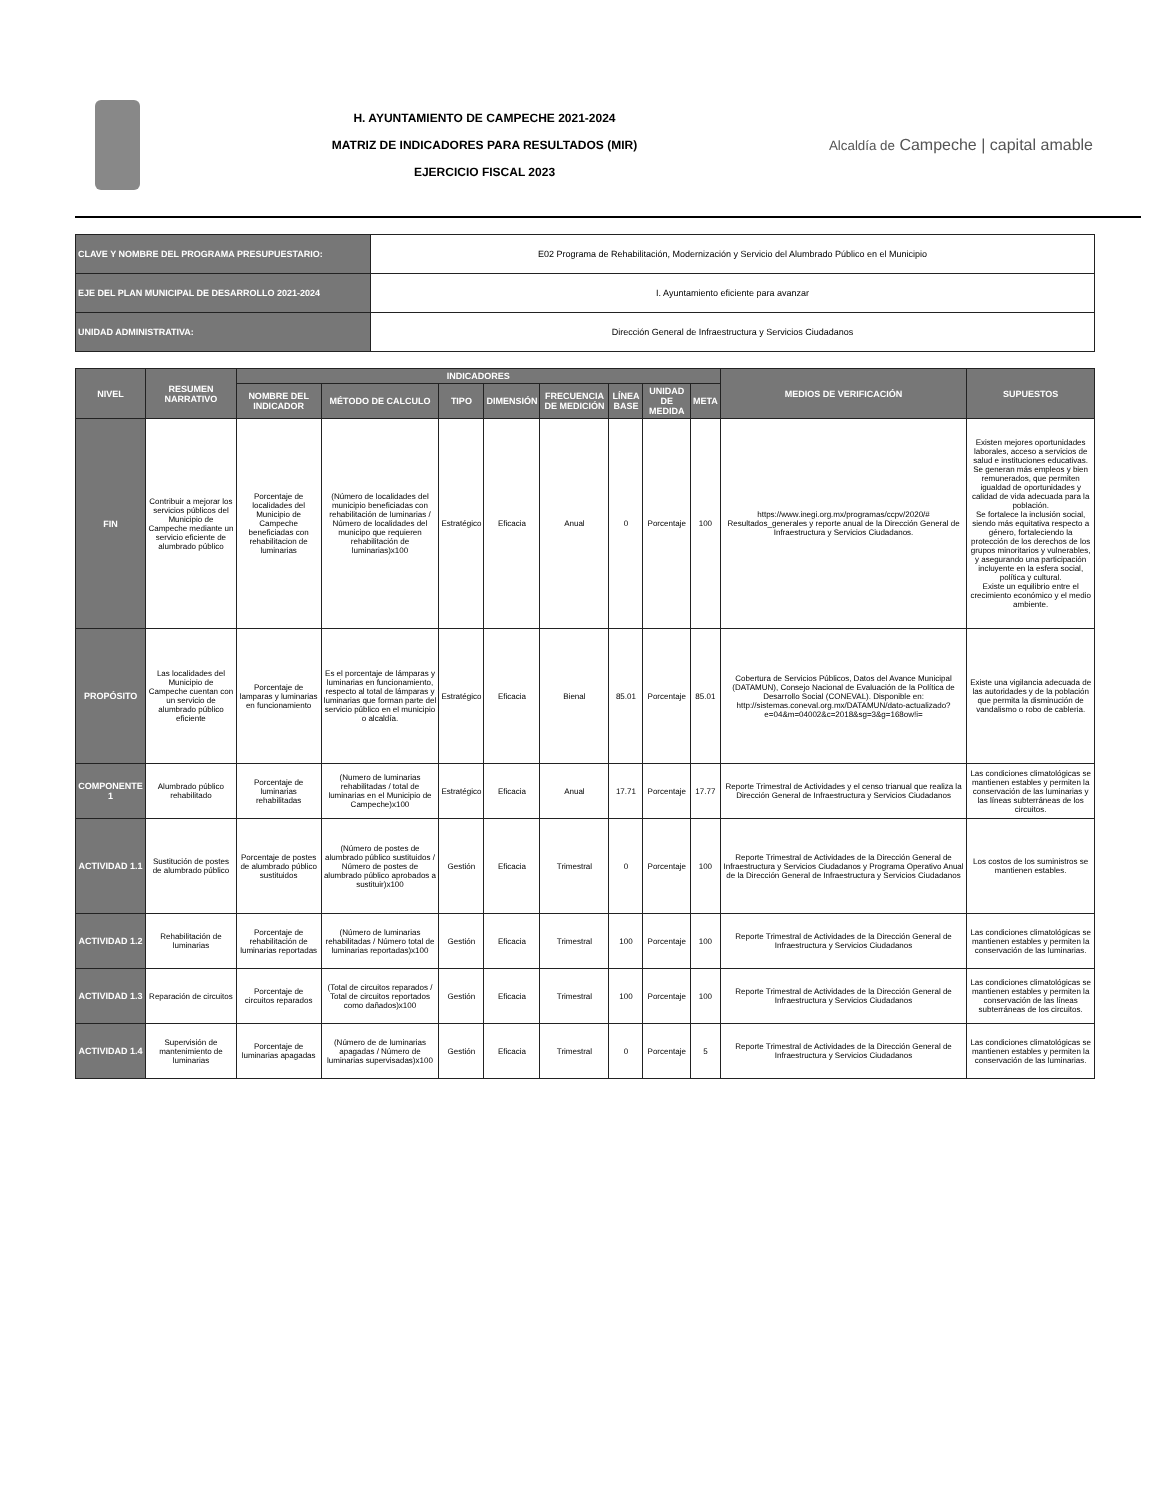H. AYUNTAMIENTO DE CAMPECHE 2021-2024
MATRIZ DE INDICADORES PARA RESULTADOS (MIR)
EJERCICIO FISCAL 2023
Alcaldía de Campeche | capital amable
| CLAVE Y NOMBRE DEL PROGRAMA PRESUPUESTARIO: | E02 Programa de Rehabilitación, Modernización y Servicio del Alumbrado Público en el Municipio |
| EJE DEL PLAN MUNICIPAL DE DESARROLLO 2021-2024 | I. Ayuntamiento eficiente para avanzar |
| UNIDAD ADMINISTRATIVA: | Dirección General de Infraestructura y Servicios Ciudadanos |
| NIVEL | RESUMEN NARRATIVO | INDICADORES | | | | | | | | MEDIOS DE VERIFICACIÓN | SUPUESTOS |
| --- | --- | --- | --- | --- | --- | --- | --- | --- | --- | --- | --- |
| | | NOMBRE DEL INDICADOR | MÉTODO DE CALCULO | TIPO | DIMENSIÓN | FRECUENCIA DE MEDICIÓN | LÍNEA BASE | UNIDAD DE MEDIDA | META | | |
| FIN | Contribuir a mejorar los servicios públicos del Municipio de Campeche mediante un servicio eficiente de alumbrado público | Porcentaje de localidades del Municipio de Campeche beneficiadas con rehabilitacion de luminarias | (Número de localidades del municipio beneficiadas con rehabilitación de luminarias / Número de localidades del municipo que requieren rehabilitación de luminarias)x100 | Estratégico | Eficacia | Anual | 0 | Porcentaje | 100 | https://www.inegi.org.mx/programas/ccpv/2020/# Resultados_generales y reporte anual de la Dirección General de Infraestructura y Servicios Ciudadanos. | Existen mejores oportunidades laborales, acceso a servicios de salud e instituciones educativas. Se generan más empleos y bien remunerados, que permiten igualdad de oportunidades y calidad de vida adecuada para la población. Se fortalece la inclusión social, siendo más equitativa respecto a género, fortaleciendo la protección de los derechos de los grupos minoritarios y vulnerables, y asegurando una participación incluyente en la esfera social, política y cultural. Existe un equilibrio entre el crecimiento económico y el medio ambiente. |
| PROPÓSITO | Las localidades del Municipio de Campeche cuentan con un servicio de alumbrado público eficiente | Porcentaje de lamparas y luminarias en funcionamiento | Es el porcentaje de lámparas y luminarias en funcionamiento, respecto al total de lámparas y luminarias que forman parte del servicio público en el municipio o alcaldía. | Estratégico | Eficacia | Bienal | 85.01 | Porcentaje | 85.01 | Cobertura de Servicios Públicos, Datos del Avance Municipal (DATAMUN), Consejo Nacional de Evaluación de la Política de Desarrollo Social (CONEVAL). Disponible en: http://sistemas.coneval.org.mx/DATAMUN/dato-actualizado?e=04&m=04002&c=2018&sg=3&g=168ow!i= | Existe una vigilancia adecuada de las autoridades y de la población que permita la disminución de vandalismo o robo de cableria. |
| COMPONENTE 1 | Alumbrado público rehabilitado | Porcentaje de luminarias rehabilitadas | (Numero de luminarias rehabilitadas / total de luminarias en el Municipio de Campeche)x100 | Estratégico | Eficacia | Anual | 17.71 | Porcentaje | 17.77 | Reporte Trimestral de Actividades y el censo trianual que realiza la Dirección General de Infraestructura y Servicios Ciudadanos | Las condiciones climatológicas se mantienen estables y permiten la conservación de las luminarias y las líneas subterráneas de los circuitos. |
| ACTIVIDAD 1.1 | Sustitución de postes de alumbrado público | Porcentaje de postes de alumbrado público sustituidos | (Número de postes de alumbrado público sustituidos / Número de postes de alumbrado público aprobados a sustituir)x100 | Gestión | Eficacia | Trimestral | 0 | Porcentaje | 100 | Reporte Trimestral de Actividades de la Dirección General de Infraestructura y Servicios Ciudadanos y Programa Operativo Anual de la Dirección General de Infraestructura y Servicios Ciudadanos | Los costos de los suministros se mantienen estables. |
| ACTIVIDAD 1.2 | Rehabilitación de luminarias | Porcentaje de rehabilitación de luminarias reportadas | (Número de luminarias rehabilitadas / Número total de luminarias reportadas)x100 | Gestión | Eficacia | Trimestral | 100 | Porcentaje | 100 | Reporte Trimestral de Actividades de la Dirección General de Infraestructura y Servicios Ciudadanos | Las condiciones climatológicas se mantienen estables y permiten la conservación de las luminarias. |
| ACTIVIDAD 1.3 | Reparación de circuitos | Porcentaje de circuitos reparados | (Total de circuitos reparados / Total de circuitos reportados como dañados)x100 | Gestión | Eficacia | Trimestral | 100 | Porcentaje | 100 | Reporte Trimestral de Actividades de la Dirección General de Infraestructura y Servicios Ciudadanos | Las condiciones climatológicas se mantienen estables y permiten la conservación de las líneas subterráneas de los circuitos. |
| ACTIVIDAD 1.4 | Supervisión de mantenimiento de luminarias | Porcentaje de luminarias apagadas | (Número de de luminarias apagadas / Número de luminarias supervisadas)x100 | Gestión | Eficacia | Trimestral | 0 | Porcentaje | 5 | Reporte Trimestral de Actividades de la Dirección General de Infraestructura y Servicios Ciudadanos | Las condiciones climatológicas se mantienen estables y permiten la conservación de las luminarias. |